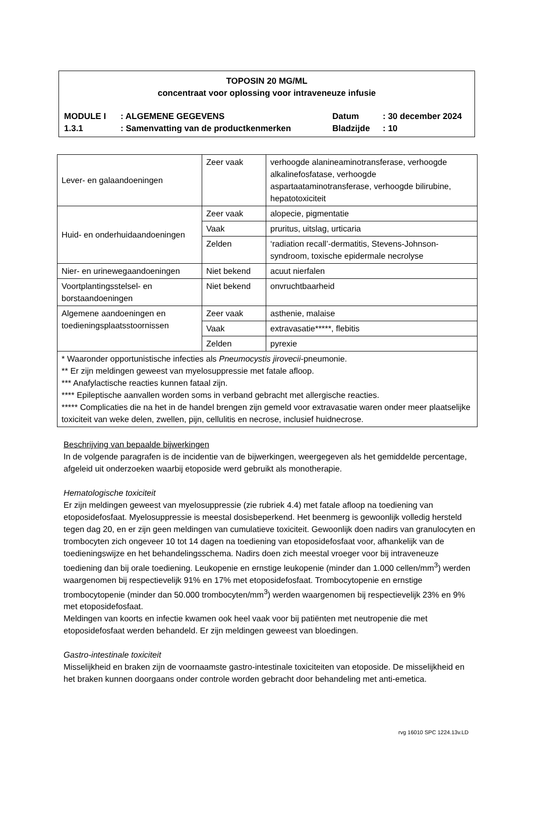TOPOSIN 20 MG/ML
concentraat voor oplossing voor intraveneuze infusie
| MODULE I | : ALGEMENE GEGEVENS | Datum | : 30 december 2024 |
| 1.3.1 | : Samenvatting van de productkenmerken | Bladzijde | : 10 |
| Lever- en galaandoeningen | Zeer vaak | verhoogde alanineaminotransferase, verhoogde alkalinefosfatase, verhoogde aspartaataminotransferase, verhoogde bilirubine, hepatotoxiciteit |
| Huid- en onderhuidaandoeningen | Zeer vaak | alopecie, pigmentatie |
| | Vaak | pruritus, uitslag, urticaria |
| | Zelden | ‘radiation recall’-dermatitis, Stevens-Johnson-syndroom, toxische epidermale necrolyse |
| Nier- en urinewegaandoeningen | Niet bekend | acuut nierfalen |
| Voortplantingsstelsel- en borstaandoeningen | Niet bekend | onvruchtbaarheid |
| Algemene aandoeningen en toedieningsplaatsstoornissen | Zeer vaak | asthenie, malaise |
| | Vaak | extravasatie*****, flebitis |
| | Zelden | pyrexie |
| * Waaronder opportunistische infecties als Pneumocystis jirovecii -pneumonie. ** Er zijn meldingen geweest van myelosuppressie met fatale afloop. *** Anafylactische reacties kunnen fataal zijn. **** Epileptische aanvallen worden soms in verband gebracht met allergische reacties. ***** Complicaties die na het in de handel brengen zijn gemeld voor extravasatie waren onder meer plaatselijke toxiciteit van weke delen, zwellen, pijn, cellulitis en necrose, inclusief huidnecrose. | | |
Beschrijving van bepaalde bijwerkingen
In de volgende paragrafen is de incidentie van de bijwerkingen, weergegeven als het gemiddelde percentage, afgeleid uit onderzoeken waarbij etoposide werd gebruikt als monotherapie.
Hematologische toxiciteit
Er zijn meldingen geweest van myelosuppressie (zie rubriek 4.4) met fatale afloop na toediening van etoposidefosfaat. Myelosuppressie is meestal dosisbeperkend. Het beenmerg is gewoonlijk volledig hersteld tegen dag 20, en er zijn geen meldingen van cumulatieve toxiciteit. Gewoonlijk doen nadirs van granulocyten en trombocyten zich ongeveer 10 tot 14 dagen na toediening van etoposidefosfaat voor, afhankelijk van de toedieningswijze en het behandelingsschema. Nadirs doen zich meestal vroeger voor bij intraveneuze toediening dan bij orale toediening. Leukopenie en ernstige leukopenie (minder dan 1.000 cellen/mm<sup>3</sup>) werden waargenomen bij respectievelijk 91% en 17% met etoposidefosfaat. Trombocytopenie en ernstige trombocytopenie (minder dan 50.000 trombocyten/mm<sup>3</sup>) werden waargenomen bij respectievelijk 23% en 9% met etoposidefosfaat.
Meldingen van koorts en infectie kwamen ook heel vaak voor bij patiënten met neutropenie die met etoposidefosfaat werden behandeld. Er zijn meldingen geweest van bloedingen.
Gastro-intestinale toxiciteit
Misselijkheid en braken zijn de voornaamste gastro-intestinale toxiciteiten van etoposide. De misselijkheid en het braken kunnen doorgaans onder controle worden gebracht door behandeling met anti-emetica.
rvg 16010 SPC 1224.13v.LD